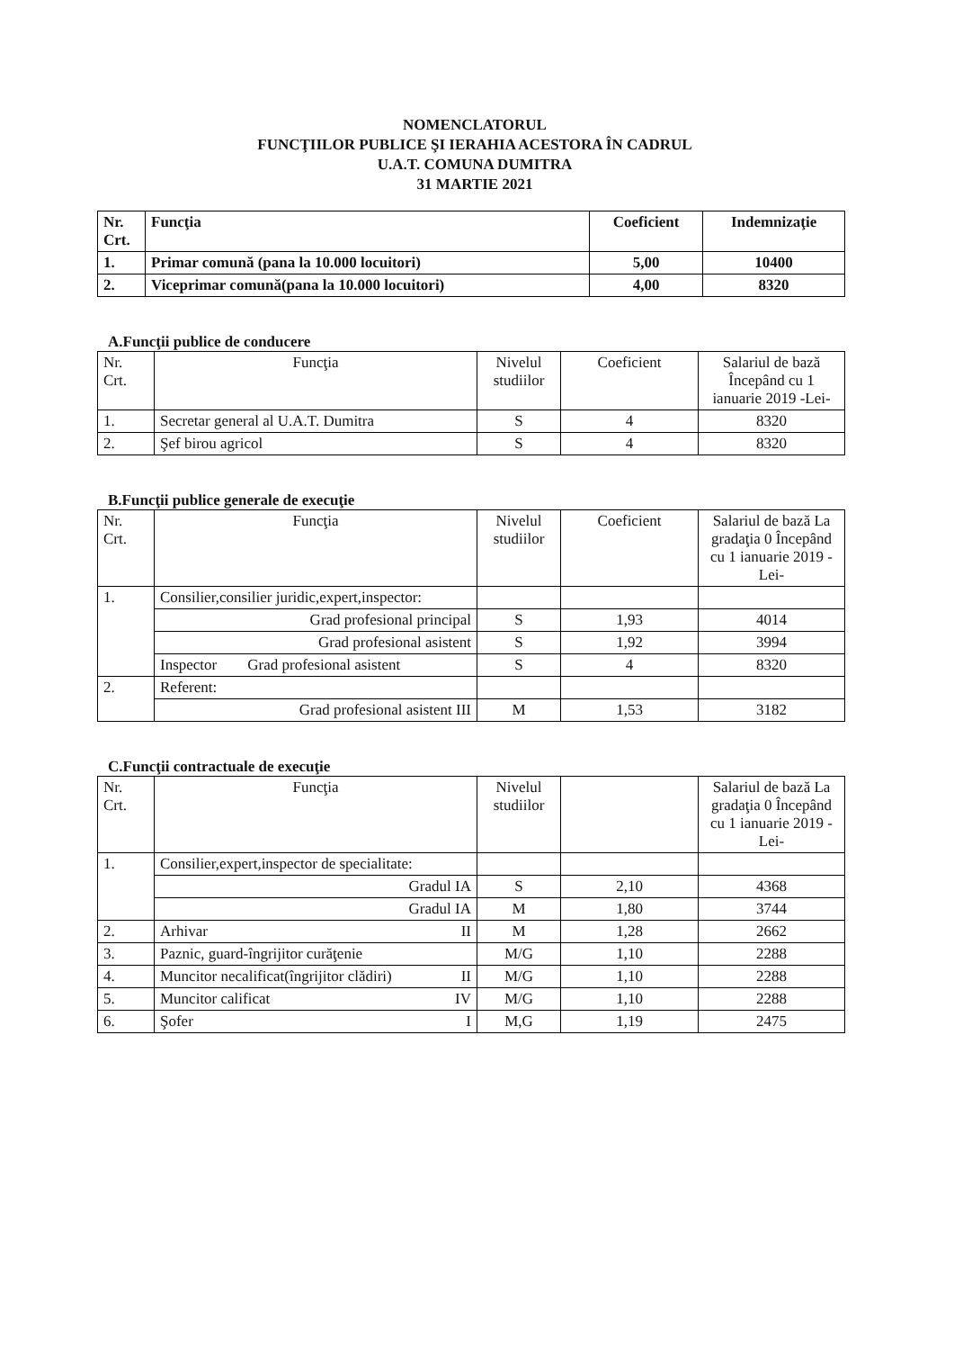NOMENCLATORUL
FUNCŢIILOR PUBLICE ŞI IERAHIA ACESTORA ÎN CADRUL
U.A.T. COMUNA DUMITRA
31 MARTIE 2021
| Nr. Crt. | Funcţia | Coeficient | Indemnizaţie |
| --- | --- | --- | --- |
| 1. | Primar comună (pana la 10.000 locuitori) | 5,00 | 10400 |
| 2. | Viceprimar comună(pana la 10.000 locuitori) | 4,00 | 8320 |
A.Funcţii publice de conducere
| Nr. Crt. | Funcţia | Nivelul studiilor | Coeficient | Salariul de bază Începând cu 1 ianuarie 2019 -Lei- |
| --- | --- | --- | --- | --- |
| 1. | Secretar general al U.A.T. Dumitra | S | 4 | 8320 |
| 2. | Şef birou agricol | S | 4 | 8320 |
B.Funcţii publice generale de execuţie
| Nr. Crt. | Funcţia | Nivelul studiilor | Coeficient | Salariul de bază La gradaţia 0 Începând cu 1 ianuarie 2019 -Lei- |
| --- | --- | --- | --- | --- |
| 1. | Consilier,consilier juridic,expert,inspector: | | | |
| | Grad profesional principal | S | 1,93 | 4014 |
| | Grad profesional asistent | S | 1,92 | 3994 |
| | Inspector Grad profesional asistent | S | 4 | 8320 |
| 2. | Referent: | | | |
| | Grad profesional asistent III | M | 1,53 | 3182 |
C.Funcţii contractuale de execuţie
| Nr. Crt. | Funcţia | Nivelul studiilor | | Salariul de bază La gradaţia 0 Începând cu 1 ianuarie 2019 -Lei- |
| --- | --- | --- | --- | --- |
| 1. | Consilier,expert,inspector de specialitate: | | | |
| | Gradul IA | S | 2,10 | 4368 |
| | Gradul IA | M | 1,80 | 3744 |
| 2. | Arhivar II | M | 1,28 | 2662 |
| 3. | Paznic, guard-îngrijitor curăţenie | M/G | 1,10 | 2288 |
| 4. | Muncitor necalificat(îngrijitor clădiri) II | M/G | 1,10 | 2288 |
| 5. | Muncitor calificat IV | M/G | 1,10 | 2288 |
| 6. | Şofer I | M,G | 1,19 | 2475 |